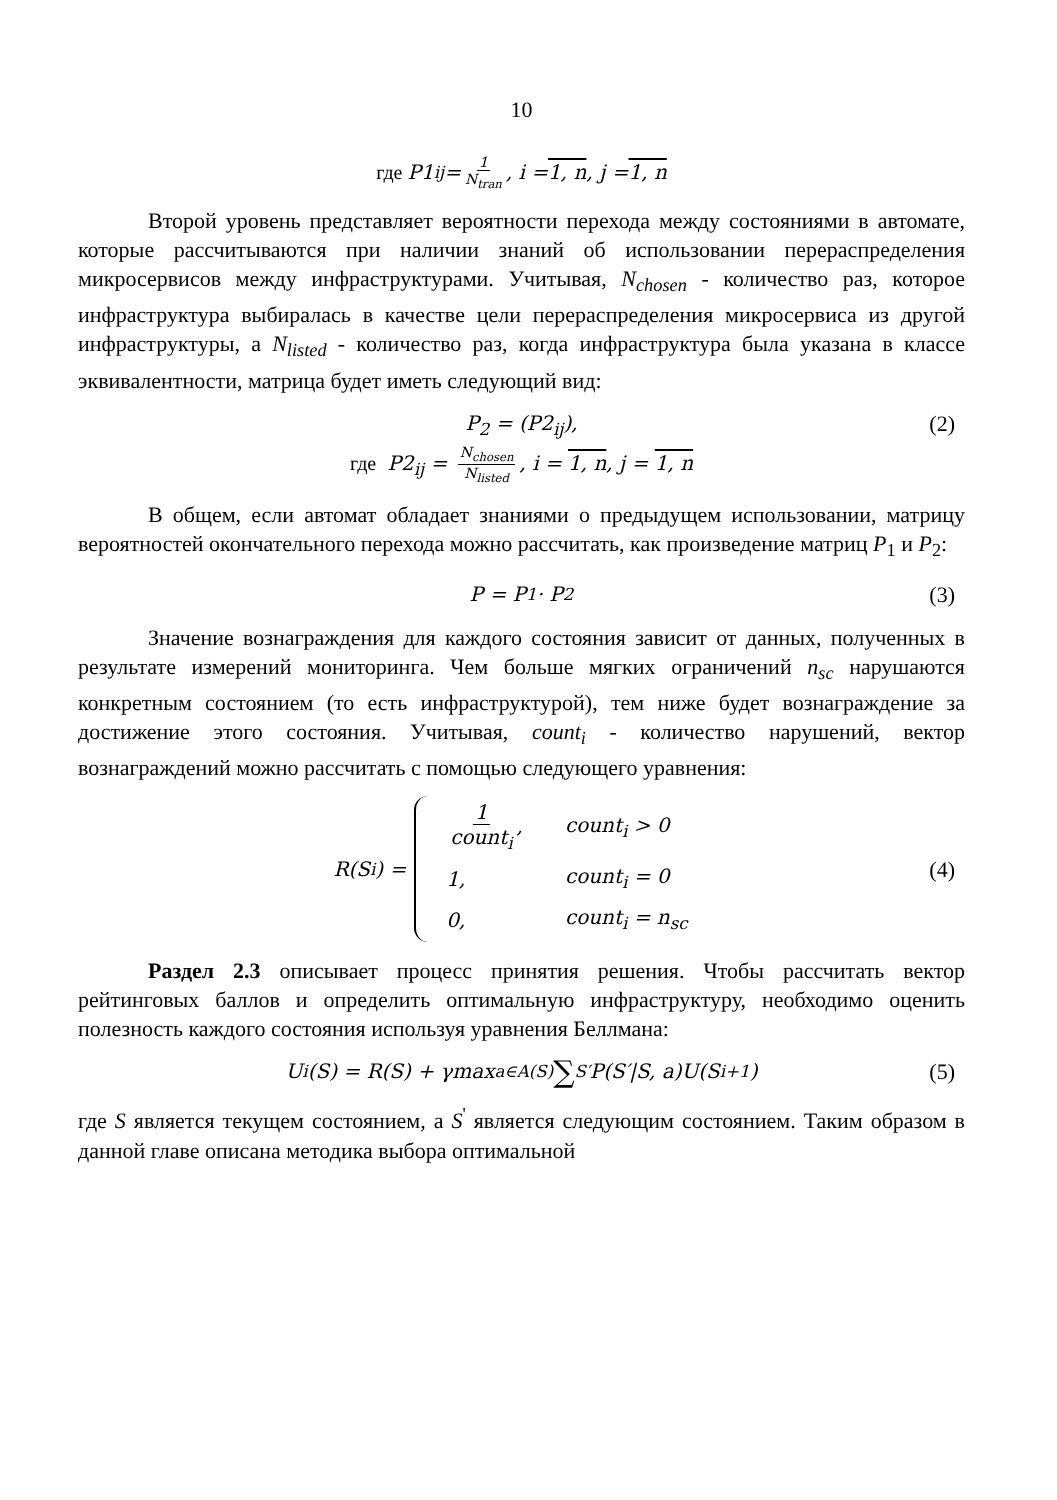10
где P1<sub>ij</sub> = 1 N<sub>tran</sub>, i = 1, n, j = 1, n
Второй уровень представляет вероятности перехода между состояниями в автомате, которые рассчитываются при наличии знаний об использовании перераспределения микросервисов между инфраструктурами. Учитывая, N<sub>chosen</sub> - количество раз, которое инфраструктура выбиралась в качестве цели перераспределения микросервиса из другой инфраструктуры, а N<sub>listed</sub> - количество раз, когда инфраструктура была указана в классе эквивалентности, матрица будет иметь следующий вид:
P<sub>2</sub> = (P2<sub>ij</sub>),
где P2<sub>ij</sub> = N<sub>chosen</sub> N<sub>listed</sub>, i = 1, n, j = 1, n
(2)
В общем, если автомат обладает знаниями о предыдущем использовании, матрицу вероятностей окончательного перехода можно рассчитать, как произведение матриц P<sub>1</sub> и P<sub>2</sub>:
P = P<sub>1</sub> · P<sub>2</sub> (3)
Значение вознаграждения для каждого состояния зависит от данных, полученных в результате измерений мониторинга. Чем больше мягких ограничений n<sub>sc</sub> нарушаются конкретным состоянием (то есть инфраструктурой), тем ниже будет вознаграждение за достижение этого состояния. Учитывая, count<sub>i</sub> - количество нарушений, вектор вознаграждений можно рассчитать с помощью следующего уравнения:
R(S<sub>i</sub>) =
| 1 count<sub>i</sub> , | count<sub>i</sub> > 0 |
| 1, | count<sub>i</sub> = 0 |
| 0, | count<sub>i</sub> = n<sub>sc</sub> |
(4)
Раздел 2.3 описывает процесс принятия решения. Чтобы рассчитать вектор рейтинговых баллов и определить оптимальную инфраструктуру, необходимо оценить полезность каждого состояния используя уравнения Беллмана:
U<sub>i</sub>(S) = R(S) + γmax<sub>a∈A(S)</sub> ∑<sub>S′</sub> P(S′|S, a)U(S<sub>i+1</sub>) (5)
где S является текущем состоянием, а S<sup>'</sup> является следующим состоянием. Таким образом в данной главе описана методика выбора оптимальной